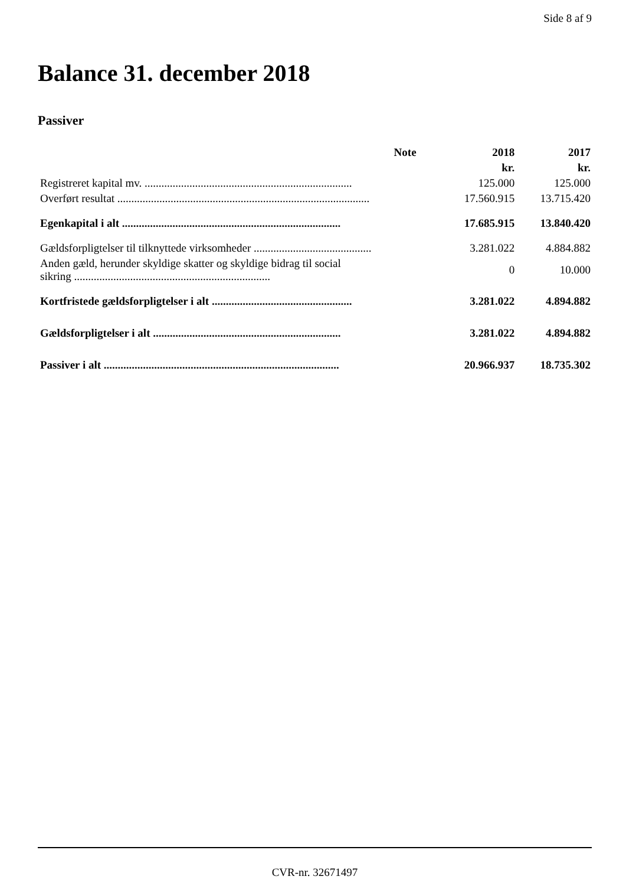Side 8 af 9
Balance 31. december 2018
Passiver
| | Note | 2018 | 2017 |
| --- | --- | --- | --- |
| | | kr. | kr. |
| Registreret kapital mv. .......................................................................... | | 125.000 | 125.000 |
| Overført resultat .......................................................................................... | | 17.560.915 | 13.715.420 |
| Egenkapital i alt .............................................................................. | | 17.685.915 | 13.840.420 |
| Gældsforpligtelser til tilknyttede virksomheder .......................................... | | 3.281.022 | 4.884.882 |
| Anden gæld, herunder skyldige skatter og skyldige bidrag til social sikring ...................................................................... | | 0 | 10.000 |
| Kortfristede gældsforpligtelser i alt .................................................. | | 3.281.022 | 4.894.882 |
| Gældsforpligtelser i alt ................................................................... | | 3.281.022 | 4.894.882 |
| Passiver i alt .................................................................................... | | 20.966.937 | 18.735.302 |
CVR-nr. 32671497